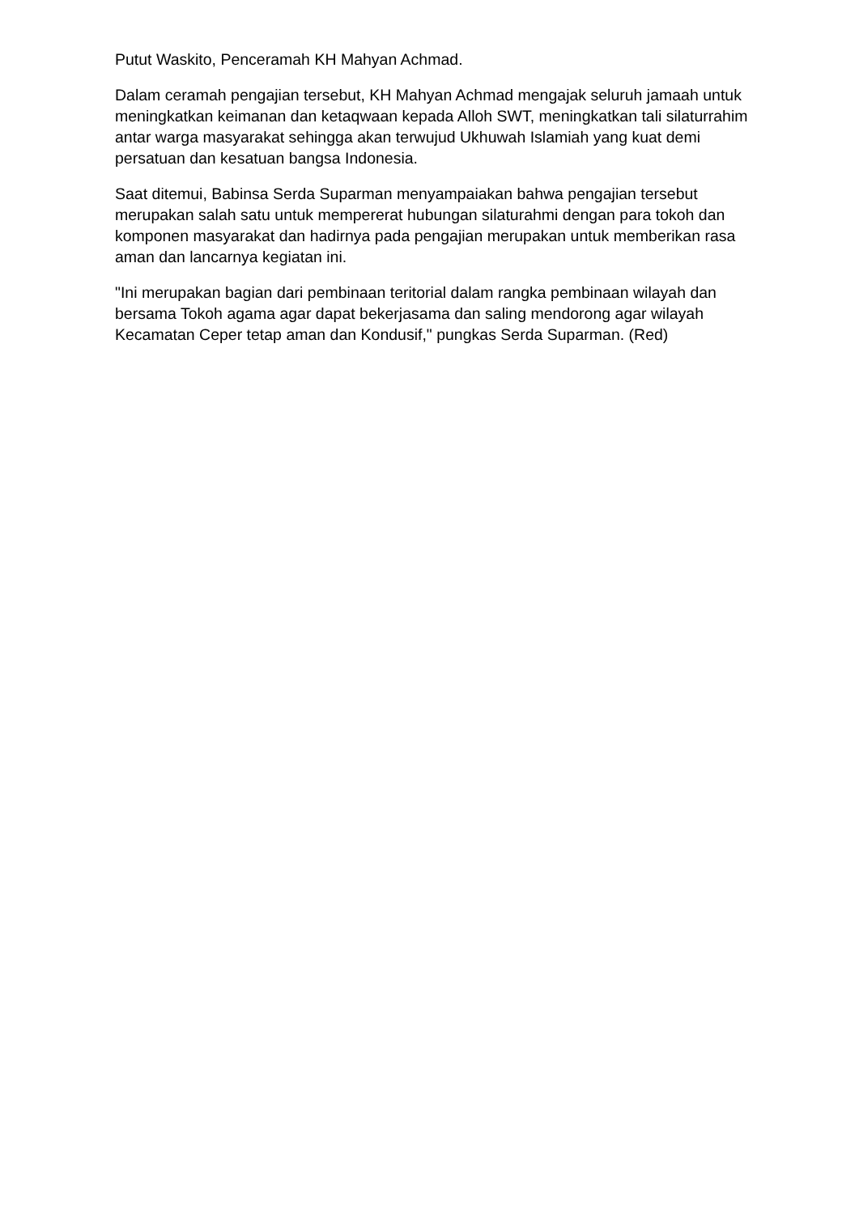Putut Waskito, Penceramah KH Mahyan Achmad.
Dalam ceramah pengajian tersebut, KH Mahyan Achmad mengajak seluruh jamaah untuk meningkatkan keimanan dan ketaqwaan kepada Alloh SWT, meningkatkan tali silaturrahim antar warga masyarakat sehingga akan terwujud Ukhuwah Islamiah yang kuat demi persatuan dan kesatuan bangsa Indonesia.
Saat ditemui, Babinsa Serda Suparman menyampaiakan bahwa pengajian tersebut merupakan salah satu untuk mempererat hubungan silaturahmi dengan para tokoh dan komponen masyarakat dan hadirnya pada pengajian merupakan untuk memberikan rasa aman dan lancarnya kegiatan ini.
"Ini merupakan bagian dari pembinaan teritorial dalam rangka pembinaan wilayah dan bersama Tokoh agama agar dapat bekerjasama dan saling mendorong agar wilayah Kecamatan Ceper tetap aman dan Kondusif," pungkas Serda Suparman. (Red)